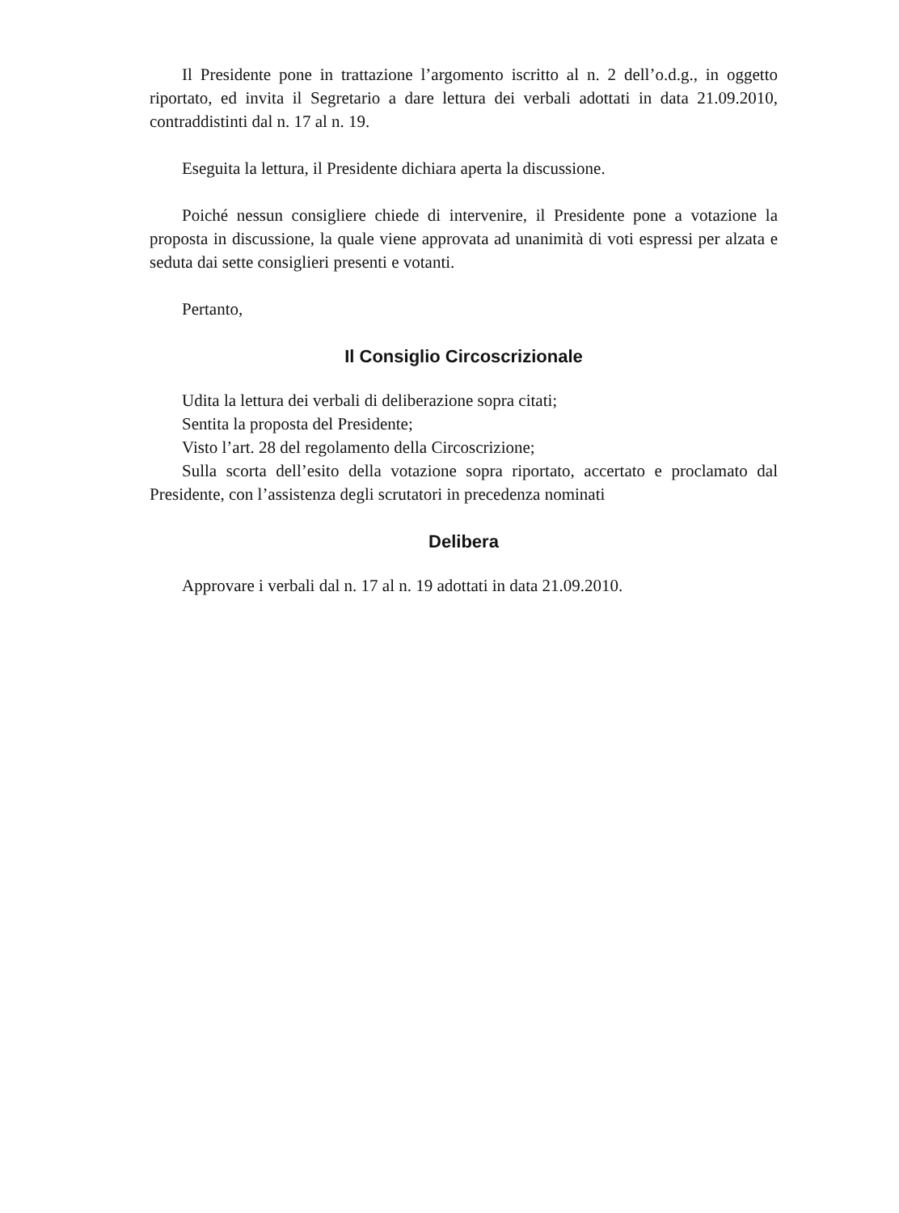Il Presidente pone in trattazione l’argomento iscritto al n. 2 dell’o.d.g., in oggetto riportato, ed invita il Segretario a dare lettura dei verbali adottati in data 21.09.2010, contraddistinti dal n. 17 al n. 19.
Eseguita la lettura, il Presidente dichiara aperta la discussione.
Poiché nessun consigliere chiede di intervenire, il Presidente pone a votazione la proposta in discussione, la quale viene approvata ad unanimità di voti espressi per alzata e seduta dai sette consiglieri presenti e votanti.
Pertanto,
Il Consiglio Circoscrizionale
Udita la lettura dei verbali di deliberazione sopra citati;
Sentita la proposta del Presidente;
Visto l’art. 28 del regolamento della Circoscrizione;
Sulla scorta dell’esito della votazione sopra riportato, accertato e proclamato dal Presidente, con l’assistenza degli scrutatori in precedenza nominati
Delibera
Approvare i verbali dal n. 17 al n. 19 adottati in data 21.09.2010.